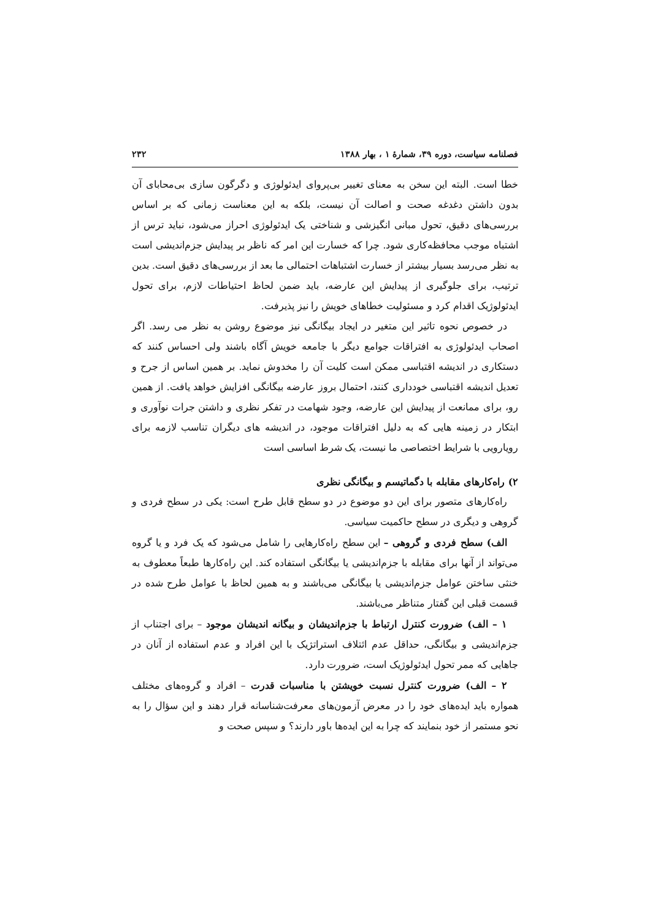فصلنامه سیاست، دوره ۳۹، شمارهٔ ۱ ، بهار ۱۳۸۸ ۲۳۲
خطا است. البته این سخن به معنای تغییر بی‌پروای ایدئولوژی و دگرگون سازی بی‌محابای آن بدون داشتن دغدغه صحت و اصالت آن نیست، بلکه به این معناست زمانی که بر اساس بررسی‌های دقیق، تحول مبانی انگیزشی و شناختی یک ایدئولوژی احراز می‌شود، نباید ترس از اشتباه موجب محافظه‌کاری شود. چرا که خسارت این امر که ناظر بر پیدایش جزم‌اندیشی است به نظر می‌رسد بسیار بیشتر از خسارت اشتباهات احتمالی ما بعد از بررسی‌های دقیق است. بدین ترتیب، برای جلوگیری از پیدایش این عارضه، باید ضمن لحاظ احتیاطات لازم، برای تحول ایدئولوژیک اقدام کرد و مسئولیت خطاهای خویش را نیز پذیرفت.
در خصوص نحوه تاثیر این متغیر در ایجاد بیگانگی نیز موضوع روشن به نظر می رسد. اگر اصحاب ایدئولوژی به افتراقات جوامع دیگر با جامعه خویش آگاه باشند ولی احساس کنند که دستکاری در اندیشه اقتباسی ممکن است کلیت آن را مخدوش نماید. بر همین اساس از جرح و تعدیل اندیشه اقتباسی خودداری کنند، احتمال بروز عارضه بیگانگی افزایش خواهد یافت. از همین رو، برای ممانعت از پیدایش این عارضه، وجود شهامت در تفکر نظری و داشتن جرات نوآوری و ابتکار در زمینه هایی که به دلیل افتراقات موجود، در اندیشه های دیگران تناسب لازمه برای رویارویی با شرایط اختصاصی ما نیست، یک شرط اساسی است
۲) راه‌کارهای مقابله با دگماتیسم و بیگانگی نظری
راه‌کارهای متصور برای این دو موضوع در دو سطح قابل طرح است: یکی در سطح فردی و گروهی و دیگری در سطح حاکمیت سیاسی.
الف) سطح فردی و گروهی – این سطح راه‌کارهایی را شامل می‌شود که یک فرد و یا گروه می‌تواند از آنها برای مقابله با جزم‌اندیشی یا بیگانگی استفاده کند. این راه‌کارها طبعاً معطوف به خنثی ساختن عوامل جزم‌اندیشی یا بیگانگی می‌باشند و به همین لحاظ با عوامل طرح شده در قسمت قبلی این گفتار متناظر می‌باشند.
۱ – الف) ضرورت کنترل ارتباط با جزم‌اندیشان و بیگانه اندیشان موجود – برای اجتناب از جزم‌اندیشی و بیگانگی، حداقل عدم ائتلاف استراتژیک با این افراد و عدم استفاده از آنان در جاهایی که ممر تحول ایدئولوژیک است، ضرورت دارد.
۲ – الف) ضرورت کنترل نسبت خویشتن با مناسبات قدرت – افراد و گروه‌های مختلف همواره باید ایده‌های خود را در معرض آزمون‌های معرفت‌شناسانه قرار دهند و این سؤال را به نحو مستمر از خود بنمایند که چرا به این ایده‌ها باور دارند؟ و سپس صحت و